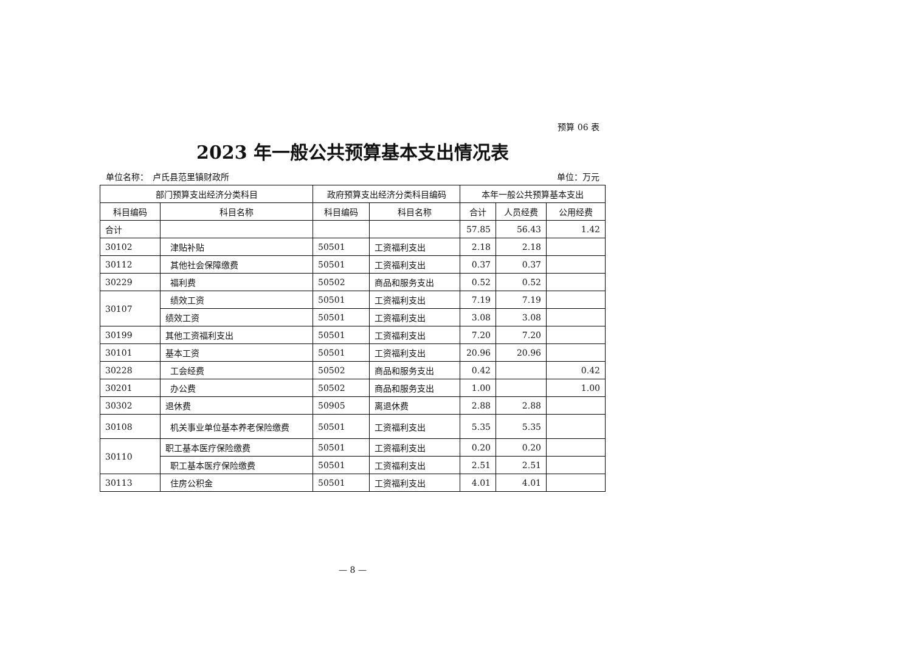预算 06 表
2023 年一般公共预算基本支出情况表
单位名称：　卢氏县范里镇财政所 单位：万元
| 部门预算支出经济分类科目 | | 政府预算支出经济分类科目编码 | | 本年一般公共预算基本支出 | | |
| --- | --- | --- | --- | --- | --- | --- |
| 科目编码 | 科目名称 | 科目编码 | 科目名称 | 合计 | 人员经费 | 公用经费 |
| 合计 | | | | 57.85 | 56.43 | 1.42 |
| 30102 | 津贴补贴 | 50501 | 工资福利支出 | 2.18 | 2.18 | |
| 30112 | 其他社会保障缴费 | 50501 | 工资福利支出 | 0.37 | 0.37 | |
| 30229 | 福利费 | 50502 | 商品和服务支出 | 0.52 | 0.52 | |
| 30107 | 绩效工资 | 50501 | 工资福利支出 | 7.19 | 7.19 | |
| | 绩效工资 | 50501 | 工资福利支出 | 3.08 | 3.08 | |
| 30199 | 其他工资福利支出 | 50501 | 工资福利支出 | 7.20 | 7.20 | |
| 30101 | 基本工资 | 50501 | 工资福利支出 | 20.96 | 20.96 | |
| 30228 | 工会经费 | 50502 | 商品和服务支出 | 0.42 | | 0.42 |
| 30201 | 办公费 | 50502 | 商品和服务支出 | 1.00 | | 1.00 |
| 30302 | 退休费 | 50905 | 离退休费 | 2.88 | 2.88 | |
| 30108 | 机关事业单位基本养老保险缴费 | 50501 | 工资福利支出 | 5.35 | 5.35 | |
| 30110 | 职工基本医疗保险缴费 | 50501 | 工资福利支出 | 0.20 | 0.20 | |
| | 职工基本医疗保险缴费 | 50501 | 工资福利支出 | 2.51 | 2.51 | |
| 30113 | 住房公积金 | 50501 | 工资福利支出 | 4.01 | 4.01 | |
— 8 —